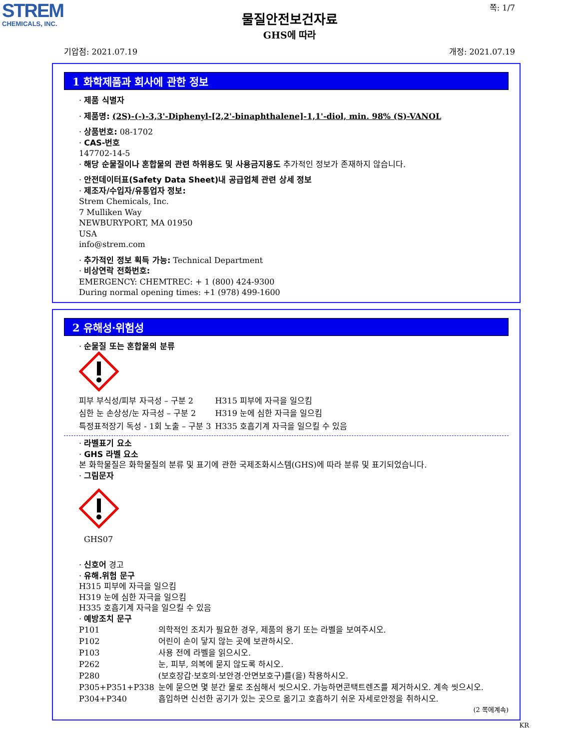STREM
CHEMICALS, INC.
쪽: 1/7
물질안전보건자료
GHS에 따라
기압점: 2021.07.19 개정: 2021.07.19
1 화학제품과 회사에 관한 정보
· 제품 식별자
· 제품명: (2S)-(-)-3,3'-Diphenyl-[2,2'-binaphthalene]-1,1'-diol, min. 98% (S)-VANOL
· 상품번호: 08-1702
· CAS-번호
147702-14-5
· 해당 순물질이나 혼합물의 관련 하위용도 및 사용금지용도 추가적인 정보가 존재하지 않습니다.
· 안전데이터표(Safety Data Sheet)내 공급업체 관련 상세 정보
· 제조자/수입자/유통업자 정보:
Strem Chemicals, Inc.
7 Mulliken Way
NEWBURYPORT, MA 01950
USA
info@strem.com
· 추가적인 정보 획득 가능: Technical Department
· 비상연락 전화번호:
EMERGENCY: CHEMTREC: + 1 (800) 424-9300
During normal opening times: +1 (978) 499-1600
2 유해성·위험성
· 순물질 또는 혼합물의 분류
| 피부 부식성/피부 자극성 – 구분 2 | H315 피부에 자극을 일으킴 |
| 심한 눈 손상성/눈 자극성 – 구분 2 | H319 눈에 심한 자극을 일으킴 |
| 특정표적장기 독성 - 1회 노출 – 구분 3 | H335 호흡기계 자극을 일으킬 수 있음 |
· 라벨표기 요소
· GHS 라벨 요소
본 화학물질은 화학물질의 분류 및 표기에 관한 국제조화시스템(GHS)에 따라 분류 및 표기되었습니다.
· 그림문자
GHS07
· 신호어 경고
· 유해.위험 문구
H315 피부에 자극을 일으킴
H319 눈에 심한 자극을 일으킴
H335 호흡기계 자극을 일으킬 수 있음
· 예방조치 문구
| P101 | 의학적인 조치가 필요한 경우, 제품의 용기 또는 라벨을 보여주시오. |
| P102 | 어린이 손이 닿지 않는 곳에 보관하시오. |
| P103 | 사용 전에 라벨을 읽으시오. |
| P262 | 눈, 피부, 의복에 묻지 않도록 하시오. |
| P280 | (보호장갑·보호의·보안경·안면보호구)를(을) 착용하시오. |
| P305+P351+P338 | 눈에 묻으면 몇 분간 물로 조심해서 씻으시오. 가능하면콘택트렌즈를 제거하시오. 계속 씻으시오. |
| P304+P340 | 흡입하면 신선한 공기가 있는 곳으로 옮기고 호흡하기 쉬운 자세로안정을 취하시오. |
(2 쪽에계속)
KR